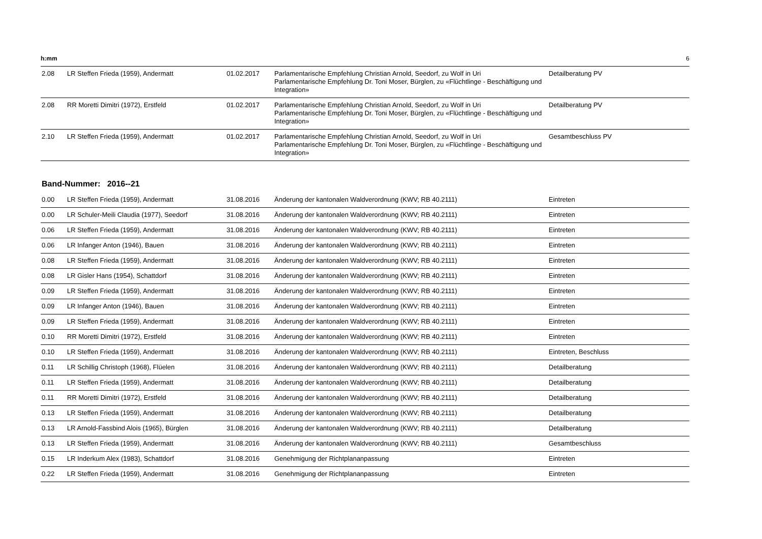h:mm 6
| 2.08 | LR Steffen Frieda (1959), Andermatt | 01.02.2017 | Parlamentarische Empfehlung Christian Arnold, Seedorf, zu Wolf in Uri Parlamentarische Empfehlung Dr. Toni Moser, Bürglen, zu «Flüchtlinge - Beschäftigung und Integration» | Detailberatung PV |
| 2.08 | RR Moretti Dimitri (1972), Erstfeld | 01.02.2017 | Parlamentarische Empfehlung Christian Arnold, Seedorf, zu Wolf in Uri Parlamentarische Empfehlung Dr. Toni Moser, Bürglen, zu «Flüchtlinge - Beschäftigung und Integration» | Detailberatung PV |
| 2.10 | LR Steffen Frieda (1959), Andermatt | 01.02.2017 | Parlamentarische Empfehlung Christian Arnold, Seedorf, zu Wolf in Uri Parlamentarische Empfehlung Dr. Toni Moser, Bürglen, zu «Flüchtlinge - Beschäftigung und Integration» | Gesamtbeschluss PV |
Band-Nummer: 2016--21
| 0.00 | LR Steffen Frieda (1959), Andermatt | 31.08.2016 | Änderung der kantonalen Waldverordnung (KWV; RB 40.2111) | Eintreten |
| 0.00 | LR Schuler-Meili Claudia (1977), Seedorf | 31.08.2016 | Änderung der kantonalen Waldverordnung (KWV; RB 40.2111) | Eintreten |
| 0.06 | LR Steffen Frieda (1959), Andermatt | 31.08.2016 | Änderung der kantonalen Waldverordnung (KWV; RB 40.2111) | Eintreten |
| 0.06 | LR Infanger Anton (1946), Bauen | 31.08.2016 | Änderung der kantonalen Waldverordnung (KWV; RB 40.2111) | Eintreten |
| 0.08 | LR Steffen Frieda (1959), Andermatt | 31.08.2016 | Änderung der kantonalen Waldverordnung (KWV; RB 40.2111) | Eintreten |
| 0.08 | LR Gisler Hans (1954), Schattdorf | 31.08.2016 | Änderung der kantonalen Waldverordnung (KWV; RB 40.2111) | Eintreten |
| 0.09 | LR Steffen Frieda (1959), Andermatt | 31.08.2016 | Änderung der kantonalen Waldverordnung (KWV; RB 40.2111) | Eintreten |
| 0.09 | LR Infanger Anton (1946), Bauen | 31.08.2016 | Änderung der kantonalen Waldverordnung (KWV; RB 40.2111) | Eintreten |
| 0.09 | LR Steffen Frieda (1959), Andermatt | 31.08.2016 | Änderung der kantonalen Waldverordnung (KWV; RB 40.2111) | Eintreten |
| 0.10 | RR Moretti Dimitri (1972), Erstfeld | 31.08.2016 | Änderung der kantonalen Waldverordnung (KWV; RB 40.2111) | Eintreten |
| 0.10 | LR Steffen Frieda (1959), Andermatt | 31.08.2016 | Änderung der kantonalen Waldverordnung (KWV; RB 40.2111) | Eintreten, Beschluss |
| 0.11 | LR Schillig Christoph (1968), Flüelen | 31.08.2016 | Änderung der kantonalen Waldverordnung (KWV; RB 40.2111) | Detailberatung |
| 0.11 | LR Steffen Frieda (1959), Andermatt | 31.08.2016 | Änderung der kantonalen Waldverordnung (KWV; RB 40.2111) | Detailberatung |
| 0.11 | RR Moretti Dimitri (1972), Erstfeld | 31.08.2016 | Änderung der kantonalen Waldverordnung (KWV; RB 40.2111) | Detailberatung |
| 0.13 | LR Steffen Frieda (1959), Andermatt | 31.08.2016 | Änderung der kantonalen Waldverordnung (KWV; RB 40.2111) | Detailberatung |
| 0.13 | LR Arnold-Fassbind Alois (1965), Bürglen | 31.08.2016 | Änderung der kantonalen Waldverordnung (KWV; RB 40.2111) | Detailberatung |
| 0.13 | LR Steffen Frieda (1959), Andermatt | 31.08.2016 | Änderung der kantonalen Waldverordnung (KWV; RB 40.2111) | Gesamtbeschluss |
| 0.15 | LR Inderkum Alex (1983), Schattdorf | 31.08.2016 | Genehmigung der Richtplananpassung | Eintreten |
| 0.22 | LR Steffen Frieda (1959), Andermatt | 31.08.2016 | Genehmigung der Richtplananpassung | Eintreten |